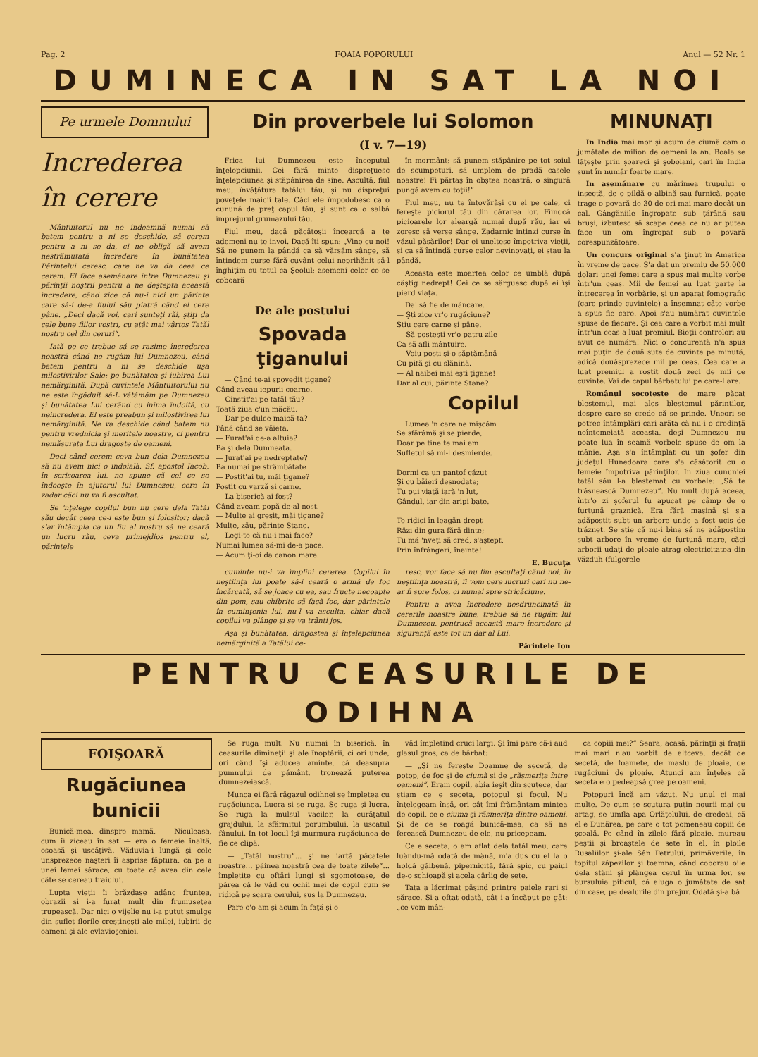Pag. 2 FOAIA POPORULUI Anul — 52 Nr. 1
DUMINECA IN SAT LA NOI
Pe urmele Domnului
Increderea
în cerere
Mântuitorul nu ne indeamnă numai să batem pentru a ni se deschide, să cerem pentru a ni se da, ci ne obligă să avem nestrămutată încredere în bunătatea Părintelui ceresc, care ne va da ceea ce cerem. El face asemănare între Dumnezeu şi părinţii noştrii pentru a ne deştepta această încredere, când zice că nu-i nici un părinte care să-i de-a fiului său piatră când el cere pâne. „Deci dacă voi, cari sunteţi răi, ştiţi da cele bune fiilor voştri, cu atât mai vârtos Tatăl nostru cel din ceruri“.
Iată pe ce trebue să se razime încrederea noastră când ne rugăm lui Dumnezeu, când batem pentru a ni se deschide uşa milostivirilor Sale: pe bunătatea şi iubirea Lui nemărginită. După cuvintele Mântuitorului nu ne este îngăduit să-L vătămăm pe Dumnezeu şi bunătatea Lui cerând cu inima îndoită, cu neincredera. El este preabun şi milostivirea lui nemărginită. Ne va deschide când batem nu pentru vrednicia şi meritele noastre, ci pentru nemăsurata Lui dragoste de oameni.
Deci când cerem ceva bun dela Dumnezeu să nu avem nici o indoială. Sf. apostol Iacob, în scrisoarea lui, ne spune că cel ce se îndoeşte în ajutorul lui Dumnezeu, cere în zadar căci nu va fi ascultat.
Se 'nţelege copilul bun nu cere dela Tatăl său decât ceea ce-i este bun şi folositor; dacă s'ar întâmpla ca un fiu al nostru să ne ceară un lucru rău, ceva primejdios pentru el, părintele
Din proverbele lui Solomon
(I v. 7—19)
Frica lui Dumnezeu este începutul înţelepciunii. Cei fără minte dispreţuesc înţelepciunea şi stăpânirea de sine. Ascultă, fiul meu, învăţătura tatălui tău, şi nu dispreţui poveţele maicii tale. Căci ele împodobesc ca o cunună de preţ capul tău, şi sunt ca o salbă împrejurul grumazului tău.
Fiul meu, dacă păcătoşii încearcă a te ademeni nu te invoi. Dacă îţi spun: „Vino cu noi! Să ne punem la pândă ca să vărsăm sânge, să întindem curse fără cuvânt celui neprihănit să-l înghiţim cu totul ca Şeolul; asemeni celor ce se coboară
în mormânt; să punem stăpânire pe tot soiul de scumpeturi, să umplem de pradă casele noastre! Fi părtaş în obştea noastră, o singură pungă avem cu toţii!“
Fiul meu, nu te întovărăşi cu ei pe cale, ci fereşte piciorul tău din cărarea lor. Fiindcă picioarele lor aleargă numai după rău, iar ei zoresc să verse sânge. Zadarnic intinzi curse în văzul păsărilor! Dar ei uneltesc împotriva vieţii, şi ca să întindă curse celor nevinovaţi, ei stau la pândă.
Aceasta este moartea celor ce umblă după câştig nedrept! Cei ce se sârguesc după ei îşi pierd viaţa.
De ale postului
Spovada ţiganului
— Când te-ai spovedit ţigane?
Când aveau iepurii coarne.
— Cinstit'ai pe tatăl tău?
Toată ziua c'un măcău.
— Dar pe dulce maică-ta?
Până când se văieta.
— Furat'ai de-a altuia?
Ba şi dela Dumneata.
— Jurat'ai pe nedreptate?
Ba numai pe strâmbătate
— Postit'ai tu, măi ţigane?
Postit cu varză şi carne.
— La biserică ai fost?
Când aveam popă de-al nost.
— Multe ai greşit, măi ţigane?
Multe, zău, părinte Stane.
— Legi-te că nu-i mai face?
Numai lumea să-mi de-a pace.
— Acum ţi-oi da canon mare.
Da' să fie de mâncare.
— Şti zice vr'o rugăciune?
Ştiu cere carne şi pâne.
— Să posteşti vr'o patru zile
Ca să afli mântuire.
— Voiu posti şi-o săptămână
Cu pită şi cu slănină.
— Al naibei mai eşti ţigane!
Dar al cui, părinte Stane?
Copilul
Lumea 'n care ne mişcăm
Se sfărâmă şi se pierde,
Doar pe tine te mai am
Sufletul să mi-l desmierde.
Dormi ca un pantof căzut
Şi cu băieri desnodate;
Tu pui viaţă iară 'n lut,
Gândul, iar din aripi bate.
Te ridici în leagăn drept
Râzi din gura fără dinte;
Tu mă 'nveţi să cred, s'aştept,
Prin înfrângeri, înainte!
E. Bucuţa
cuminte nu-i va împlini cererea. Copilul în neştiinţa lui poate să-i ceară o armă de foc încărcată, să se joace cu ea, sau fructe necoapte din pom, sau chibrite să facă foc, dar părintele în cuminţenia lui, nu-l va asculta, chiar dacă copilul va plânge şi se va trânti jos.
Aşa şi bunătatea, dragostea şi înţelepciunea nemărginită a Tatălui ce-
resc, vor face să nu fim ascultaţi când noi, în neştiinţa noastră, îi vom cere lucruri cari nu ne-ar fi spre folos, ci numai spre stricăciune.
Pentru a avea încredere nesdruncinată în cererile noastre bune, trebue să ne rugăm lui Dumnezeu, pentrucă această mare încredere şi siguranţă este tot un dar al Lui.
Părintele Ion
MINUNAŢI
In India mai mor şi acum de ciumă cam o jumătate de milion de oameni la an. Boala se lăţeşte prin şoareci şi şobolani, cari în India sunt în număr foarte mare.
In asemănare cu mărimea trupului o insectă, de o pildă o albină sau furnică, poate trage o povară de 30 de ori mai mare decât un cal. Gângăniile îngropate sub ţărână sau bruşi, izbutesc să scape ceea ce nu ar putea face un om îngropat sub o povară corespunzătoare.
Un concurs original s'a ţinut în America în vreme de pace. S'a dat un premiu de 50.000 dolari unei femei care a spus mai multe vorbe într'un ceas. Mii de femei au luat parte la întrecerea în vorbărie, şi un aparat fomografic (care prinde cuvintele) a însemnat câte vorbe a spus fie care. Apoi s'au numărat cuvintele spuse de fiecare. Şi cea care a vorbit mai mult într'un ceas a luat premiul. Bieţii controlori au avut ce număra! Nici o concurentă n'a spus mai puţin de două sute de cuvinte pe minută, adică douăsprezece mii pe ceas. Cea care a luat premiul a rostit două zeci de mii de cuvinte. Vai de capul bărbatului pe care-l are.
Românul socoteşte de mare păcat blestemul, mai ales blestemul părinţilor, despre care se crede că se prinde. Uneori se petrec întâmplări cari arăta că nu-i o credinţă neîntemeiată aceasta, deşi Dumnezeu nu poate lua în seamă vorbele spuse de om la mânie. Aşa s'a întâmplat cu un şofer din judeţul Hunedoara care s'a căsătorit cu o femeie împotriva părinţilor. In ziua cununiei tatăl său l-a blestemat cu vorbele: „Să te trăsnească Dumnezeu“. Nu mult după aceea, într'o zi şoferul fu apucat pe câmp de o furtună graznică. Era fără maşină şi s'a adăpostit subt un arbore unde a fost ucis de trăznet. Se ştie că nu-i bine să ne adăpostim subt arbore în vreme de furtună mare, căci arborii udaţi de ploaie atrag electricitatea din văzduh (fulgerele
PENTRU CEASURILE DE ODIHNA
FOIŞOARĂ
Rugăciunea bunicii
Bunică-mea, dinspre mamă, — Niculeasa, cum îi ziceau în sat — era o femeie înaltă, osoasă şi uscăţivă. Văduvia-i lungă şi cele unsprezece naşteri îi asprise făptura, ca pe a unei femei sărace, cu toate că avea din cele câte se cereau traiului.
Lupta vieţii îi brăzdase adânc fruntea, obrazii şi i-a furat mult din frumuseţea trupească. Dar nici o vijelie nu i-a putut smulge din suflet florile creştineşti ale milei, iubirii de oameni şi ale evlavioşeniei.
Se ruga mult. Nu numai în biserică, în ceasurile dimineţii şi ale înoptării, ci ori unde, ori când îşi aducea aminte, că deasupra pumnului de pământ, tronează puterea dumnezeiască.
Munca ei fără răgazul odihnei se împletea cu rugăciunea. Lucra şi se ruga. Se ruga şi lucra. Se ruga la mulsul vacilor, la curăţatul grajdului, la sfărmitul porumbului, la uscatul fânului. In tot locul îşi murmura rugăciunea de fie ce clipă.
— „Tatăl nostru“... şi ne iartă păcatele noastre... pâinea noastră cea de toate zilele“... împletite cu oftări lungi şi sgomotoase, de părea că le văd cu ochii mei de copil cum se ridică pe scara cerului, sus la Dumnezeu.
Pare c'o am şi acum în faţă şi o
văd împletind cruci largi. Şi îmi pare că-i aud glasul gros, ca de bărbat:
— „Şi ne fereşte Doamne de secetă, de potop, de foc şi de ciumă şi de „răsmeriţa între oameni“. Eram copil, abia ieşit din scutece, dar ştiam ce e seceta, potopul şi focul. Nu înţelegeam însă, ori cât îmi frământam mintea de copil, ce e ciuma şi răsmeriţa dintre oameni. Şi de ce se roagă bunică-mea, ca să ne ferească Dumnezeu de ele, nu pricepeam.
Ce e seceta, o am aflat dela tatăl meu, care luându-mă odată de mână, m'a dus cu el la o holdă gălbenă, pipernicită, fără spic, cu paiul de-o schioapă şi acela cârlig de sete.
Tata a lăcrimat păşind printre paiele rari şi sărace. Şi-a oftat odată, cât i-a încăput pe gât: „ce vom mân-
ca copiii mei?“ Seara, acasă, părinţii şi fraţii mai mari n'au vorbit de altceva, decât de secetă, de foamete, de maslu de ploaie, de rugăciuni de ploaie. Atunci am înţeles că seceta e o pedeapsă grea pe oameni.
Potopuri încă am văzut. Nu unul ci mai multe. De cum se scutura puţin nourii mai cu artag, se umfla apa Orlăţelului, de credeai, că el e Dunărea, pe care o tot pomeneau copiii de şcoală. Pe când în zilele fără ploaie, mureau peştii şi broaştele de sete în el, în ploile Rusaliilor şi-ale Sân Petrului, primăverile, în topitul zăpezilor şi toamna, când coborau oile dela stâni şi plângea cerul în urma lor, se bursuluia piticul, că aluga o jumătate de sat din case, pe dealurile din prejur. Odată şi-a bă